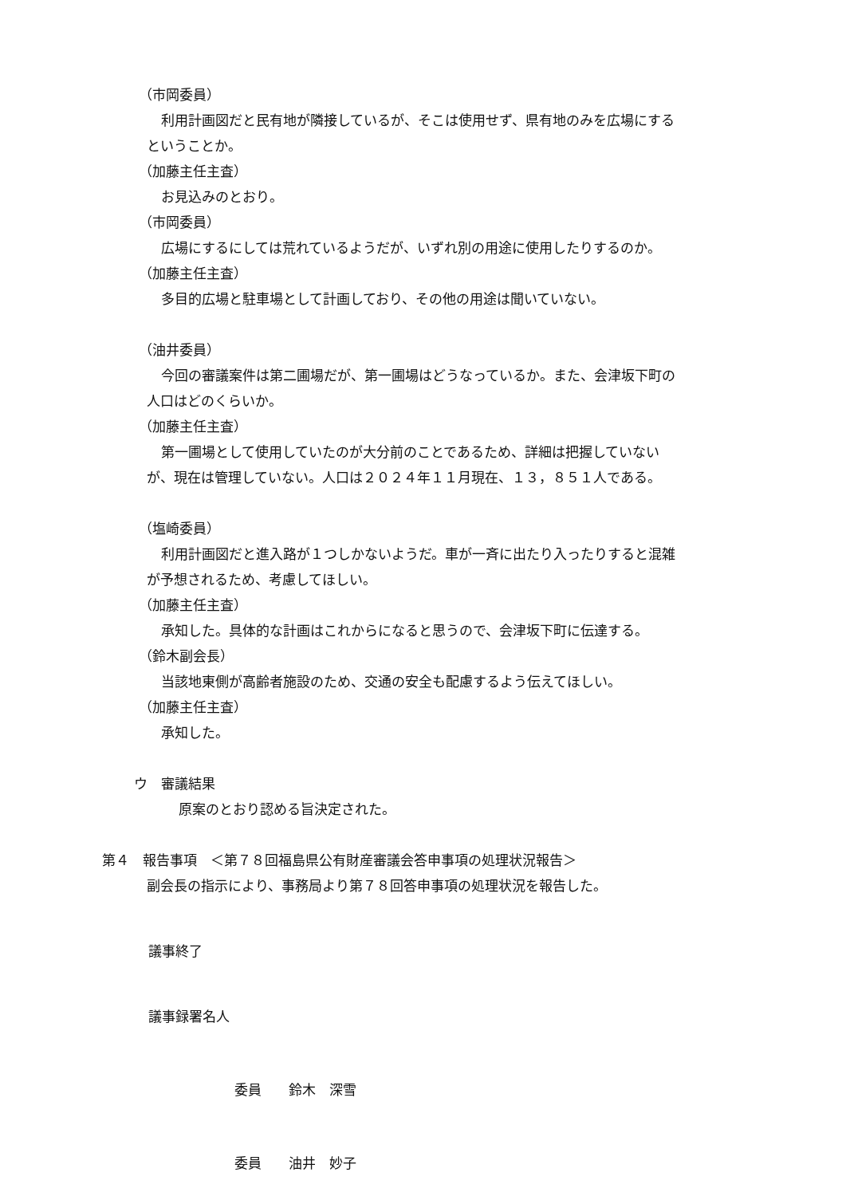（市岡委員）
利用計画図だと民有地が隣接しているが、そこは使用せず、県有地のみを広場にする
ということか。
（加藤主任主査）
お見込みのとおり。
（市岡委員）
広場にするにしては荒れているようだが、いずれ別の用途に使用したりするのか。
（加藤主任主査）
多目的広場と駐車場として計画しており、その他の用途は聞いていない。
（油井委員）
今回の審議案件は第二圃場だが、第一圃場はどうなっているか。また、会津坂下町の
人口はどのくらいか。
（加藤主任主査）
第一圃場として使用していたのが大分前のことであるため、詳細は把握していない
が、現在は管理していない。人口は２０２４年１１月現在、１３，８５１人である。
（塩崎委員）
利用計画図だと進入路が１つしかないようだ。車が一斉に出たり入ったりすると混雑
が予想されるため、考慮してほしい。
（加藤主任主査）
承知した。具体的な計画はこれからになると思うので、会津坂下町に伝達する。
（鈴木副会長）
当該地東側が高齢者施設のため、交通の安全も配慮するよう伝えてほしい。
（加藤主任主査）
承知した。
ウ　審議結果
原案のとおり認める旨決定された。
第４　報告事項　＜第７８回福島県公有財産審議会答申事項の処理状況報告＞
副会長の指示により、事務局より第７８回答申事項の処理状況を報告した。
議事終了
議事録署名人
委員　　鈴木　深雪
委員　　油井　妙子